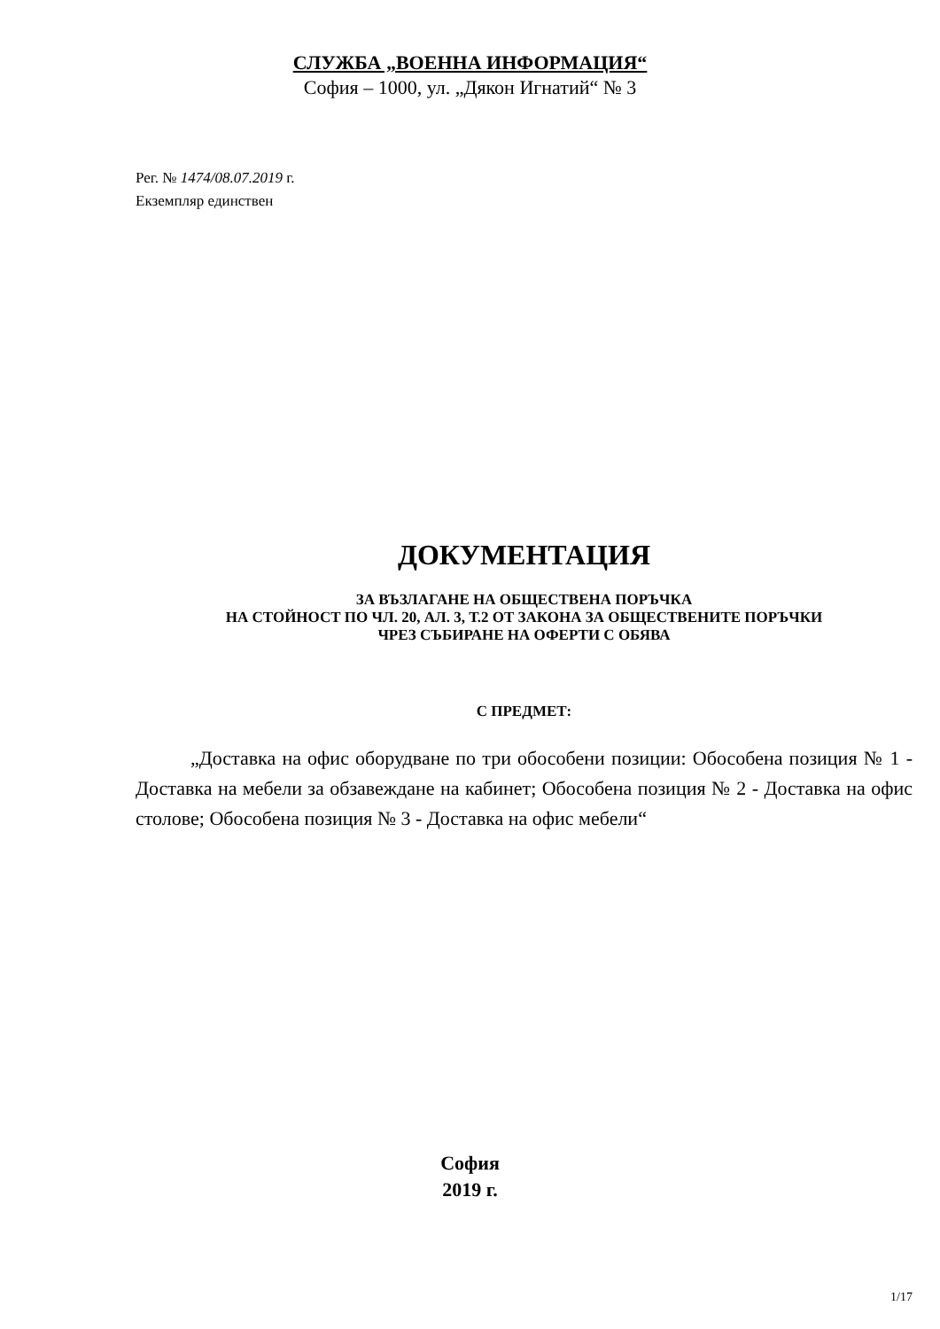СЛУЖБА „ВОЕННА ИНФОРМАЦИЯ“
София – 1000, ул. „Дякон Игнатий“ № 3
Рег. № 1474/08.07.2019 г.
Екземпляр единствен
ДОКУМЕНТАЦИЯ
ЗА ВЪЗЛАГАНЕ НА ОБЩЕСТВЕНА ПОРЪЧКА
НА СТОЙНОСТ ПО ЧЛ. 20, АЛ. 3, Т.2 ОТ ЗАКОНА ЗА ОБЩЕСТВЕНИТЕ ПОРЪЧКИ
ЧРЕЗ СЪБИРАНЕ НА ОФЕРТИ С ОБЯВА
С ПРЕДМЕТ:
„Доставка на офис оборудване по три обособени позиции: Обособена позиция № 1 - Доставка на мебели за обзавеждане на кабинет; Обособена позиция № 2 - Доставка на офис столове; Обособена позиция № 3 - Доставка на офис мебели“
София
2019 г.
1/17